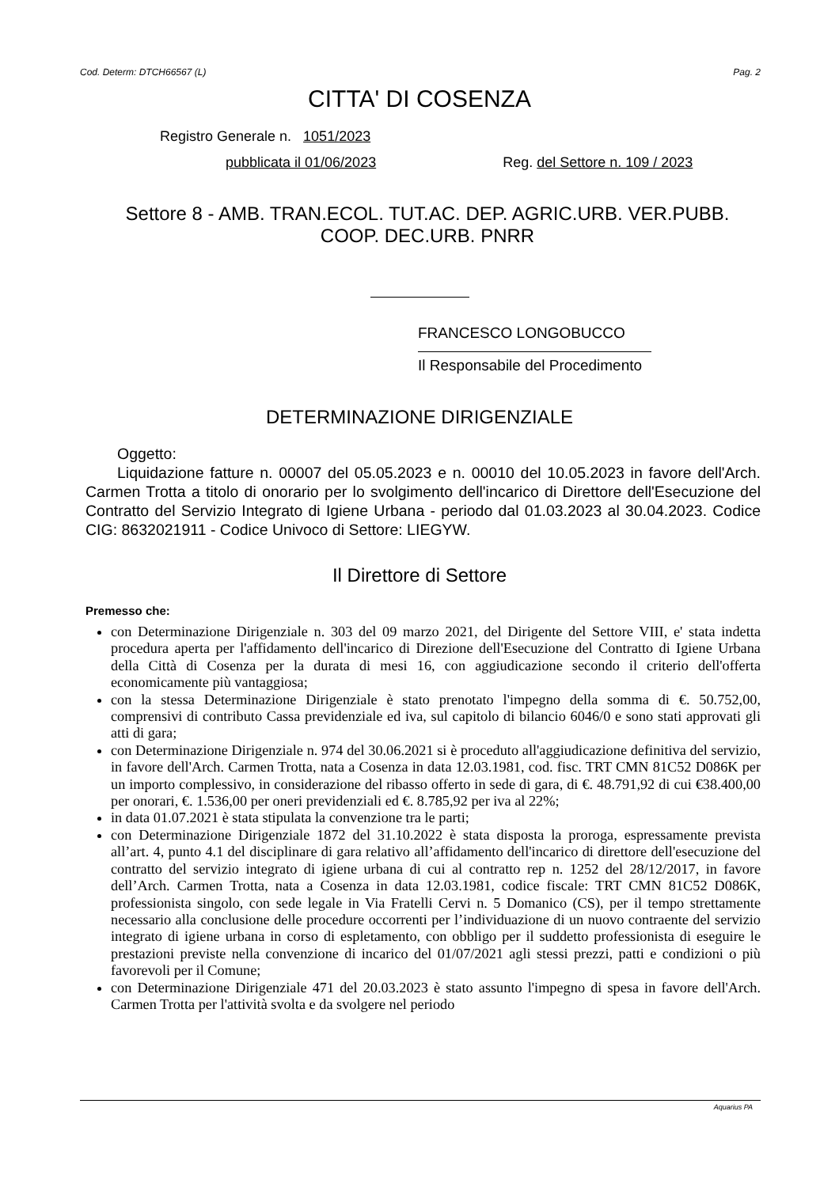Cod. Determ: DTCH66567 (L) Pag. 2
CITTA' DI COSENZA
Registro Generale n. 1051/2023
pubblicata il 01/06/2023 Reg. del Settore n. 109 / 2023
Settore 8 - AMB. TRAN.ECOL. TUT.AC. DEP. AGRIC.URB. VER.PUBB. COOP. DEC.URB. PNRR
FRANCESCO LONGOBUCCO
Il Responsabile del Procedimento
DETERMINAZIONE DIRIGENZIALE
Oggetto:
Liquidazione fatture n. 00007 del 05.05.2023 e n. 00010 del 10.05.2023 in favore dell'Arch. Carmen Trotta a titolo di onorario per lo svolgimento dell'incarico di Direttore dell'Esecuzione del Contratto del Servizio Integrato di Igiene Urbana - periodo dal 01.03.2023 al 30.04.2023. Codice CIG: 8632021911 - Codice Univoco di Settore: LIEGYW.
Il Direttore di Settore
Premesso che:
con Determinazione Dirigenziale n. 303 del 09 marzo 2021, del Dirigente del Settore VIII, e' stata indetta procedura aperta per l'affidamento dell'incarico di Direzione dell'Esecuzione del Contratto di Igiene Urbana della Città di Cosenza per la durata di mesi 16, con aggiudicazione secondo il criterio dell'offerta economicamente più vantaggiosa;
con la stessa Determinazione Dirigenziale è stato prenotato l'impegno della somma di €. 50.752,00, comprensivi di contributo Cassa previdenziale ed iva, sul capitolo di bilancio 6046/0 e sono stati approvati gli atti di gara;
con Determinazione Dirigenziale n. 974 del 30.06.2021 si è proceduto all'aggiudicazione definitiva del servizio, in favore dell'Arch. Carmen Trotta, nata a Cosenza in data 12.03.1981, cod. fisc. TRT CMN 81C52 D086K per un importo complessivo, in considerazione del ribasso offerto in sede di gara, di €. 48.791,92 di cui €38.400,00 per onorari, €. 1.536,00 per oneri previdenziali ed €. 8.785,92 per iva al 22%;
in data 01.07.2021 è stata stipulata la convenzione tra le parti;
con Determinazione Dirigenziale 1872 del 31.10.2022 è stata disposta la proroga, espressamente prevista all’art. 4, punto 4.1 del disciplinare di gara relativo all’affidamento dell'incarico di direttore dell'esecuzione del contratto del servizio integrato di igiene urbana di cui al contratto rep n. 1252 del 28/12/2017, in favore dell’Arch. Carmen Trotta, nata a Cosenza in data 12.03.1981, codice fiscale: TRT CMN 81C52 D086K, professionista singolo, con sede legale in Via Fratelli Cervi n. 5 Domanico (CS), per il tempo strettamente necessario alla conclusione delle procedure occorrenti per l’individuazione di un nuovo contraente del servizio integrato di igiene urbana in corso di espletamento, con obbligo per il suddetto professionista di eseguire le prestazioni previste nella convenzione di incarico del 01/07/2021 agli stessi prezzi, patti e condizioni o più favorevoli per il Comune;
con Determinazione Dirigenziale 471 del 20.03.2023 è stato assunto l'impegno di spesa in favore dell'Arch. Carmen Trotta per l'attività svolta e da svolgere nel periodo
Aquarius PA